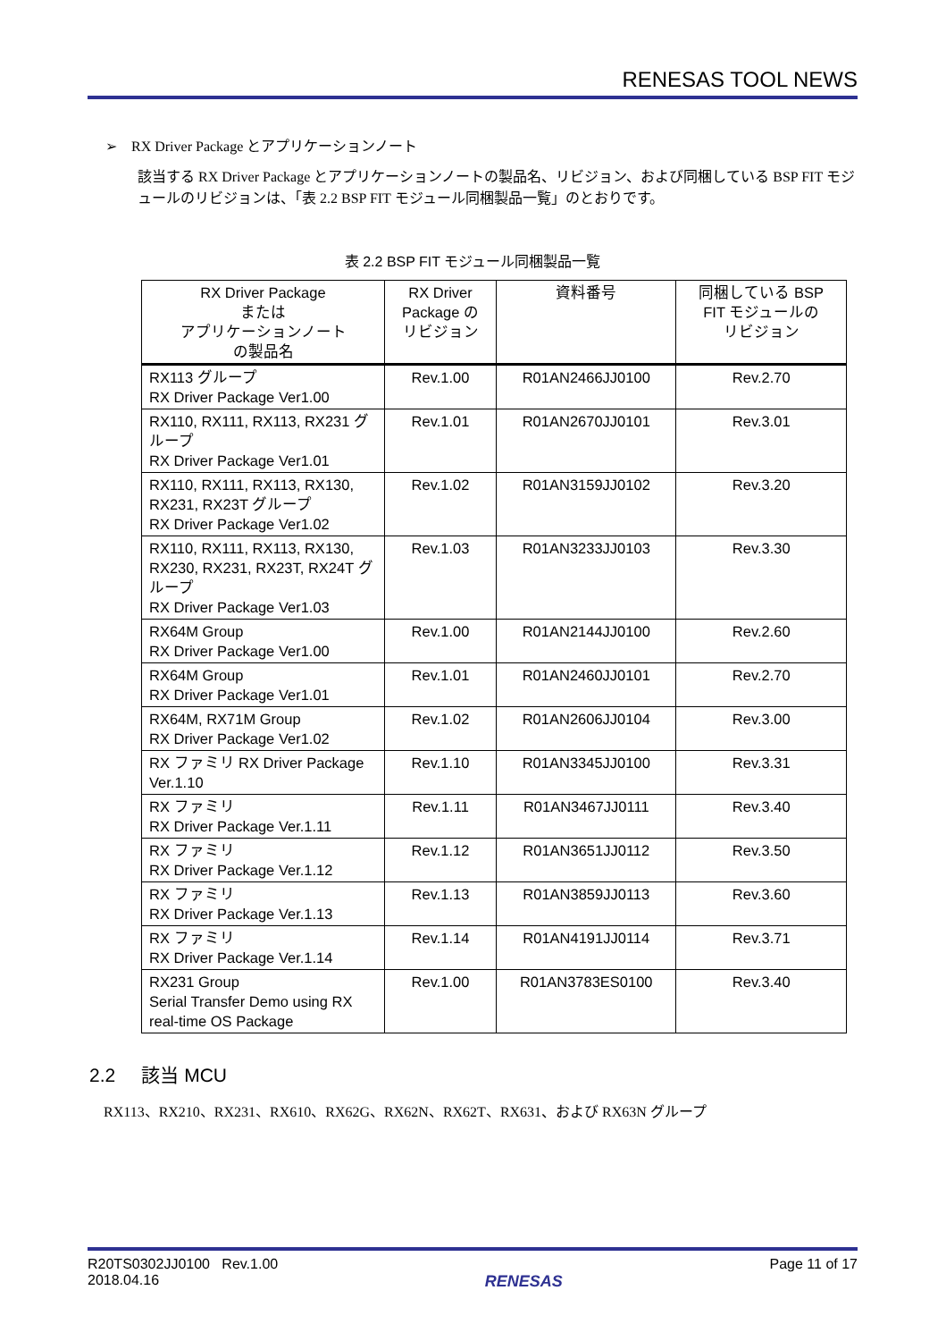RENESAS TOOL NEWS
➢ RX Driver Package とアプリケーションノート
該当する RX Driver Package とアプリケーションノートの製品名、リビジョン、および同梱している BSP FIT モジュールのリビジョンは、「表 2.2 BSP FIT モジュール同梱製品一覧」のとおりです。
表 2.2 BSP FIT モジュール同梱製品一覧
| RX Driver Package または アプリケーションノート の製品名 | RX Driver Package の リビジョン | 資料番号 | 同梱している BSP FIT モジュールの リビジョン |
| --- | --- | --- | --- |
| RX113 グループ RX Driver Package Ver1.00 | Rev.1.00 | R01AN2466JJ0100 | Rev.2.70 |
| RX110, RX111, RX113, RX231 グループ RX Driver Package Ver1.01 | Rev.1.01 | R01AN2670JJ0101 | Rev.3.01 |
| RX110, RX111, RX113, RX130, RX231, RX23T グループ RX Driver Package Ver1.02 | Rev.1.02 | R01AN3159JJ0102 | Rev.3.20 |
| RX110, RX111, RX113, RX130, RX230, RX231, RX23T, RX24T グループ RX Driver Package Ver1.03 | Rev.1.03 | R01AN3233JJ0103 | Rev.3.30 |
| RX64M Group RX Driver Package Ver1.00 | Rev.1.00 | R01AN2144JJ0100 | Rev.2.60 |
| RX64M Group RX Driver Package Ver1.01 | Rev.1.01 | R01AN2460JJ0101 | Rev.2.70 |
| RX64M, RX71M Group RX Driver Package Ver1.02 | Rev.1.02 | R01AN2606JJ0104 | Rev.3.00 |
| RX ファミリ RX Driver Package Ver.1.10 | Rev.1.10 | R01AN3345JJ0100 | Rev.3.31 |
| RX ファミリ RX Driver Package Ver.1.11 | Rev.1.11 | R01AN3467JJ0111 | Rev.3.40 |
| RX ファミリ RX Driver Package Ver.1.12 | Rev.1.12 | R01AN3651JJ0112 | Rev.3.50 |
| RX ファミリ RX Driver Package Ver.1.13 | Rev.1.13 | R01AN3859JJ0113 | Rev.3.60 |
| RX ファミリ RX Driver Package Ver.1.14 | Rev.1.14 | R01AN4191JJ0114 | Rev.3.71 |
| RX231 Group Serial Transfer Demo using RX real-time OS Package | Rev.1.00 | R01AN3783ES0100 | Rev.3.40 |
2.2 該当 MCU
RX113、RX210、RX231、RX610、RX62G、RX62N、RX62T、RX631、および RX63N グループ
R20TS0302JJ0100 Rev.1.00
2018.04.16
RENESAS
Page 11 of 17